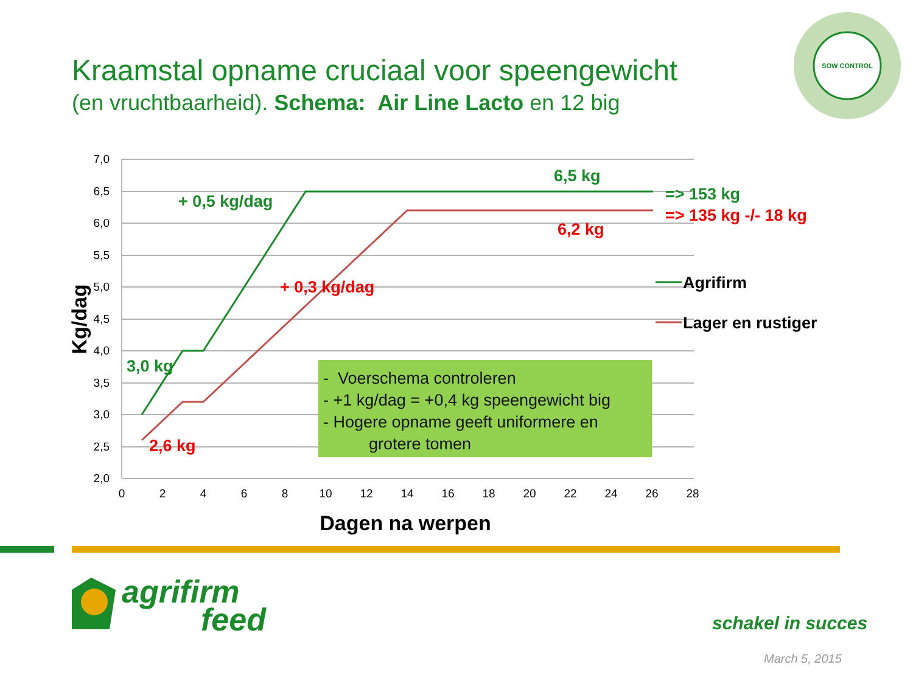Kraamstal opname cruciaal voor speengewicht
(en vruchtbaarheid). Schema: Air Line Lacto en 12 big
7,0
6,5
6,0
5,5
5,0
4,5
4,0
3,5
3,0
2,5
2,0
0
2
4
6
8
10
12
14
16
18
20
22
24
26
28
Dagen na werpen
Kg/dag
+ 0,5 kg/dag
6,5 kg
3,0 kg
=> 153 kg
+ 0,3 kg/dag
6,2 kg
2,6 kg
=> 135 kg -/- 18 kg
Agrifirm
Lager en rustiger
SOW CONTROL
- Voerschema controleren
- +1 kg/dag = +0,4 kg speengewicht big
- Hogere opname geeft uniformere en
grotere tomen
agrifirm
feed
schakel in succes
March 5, 2015